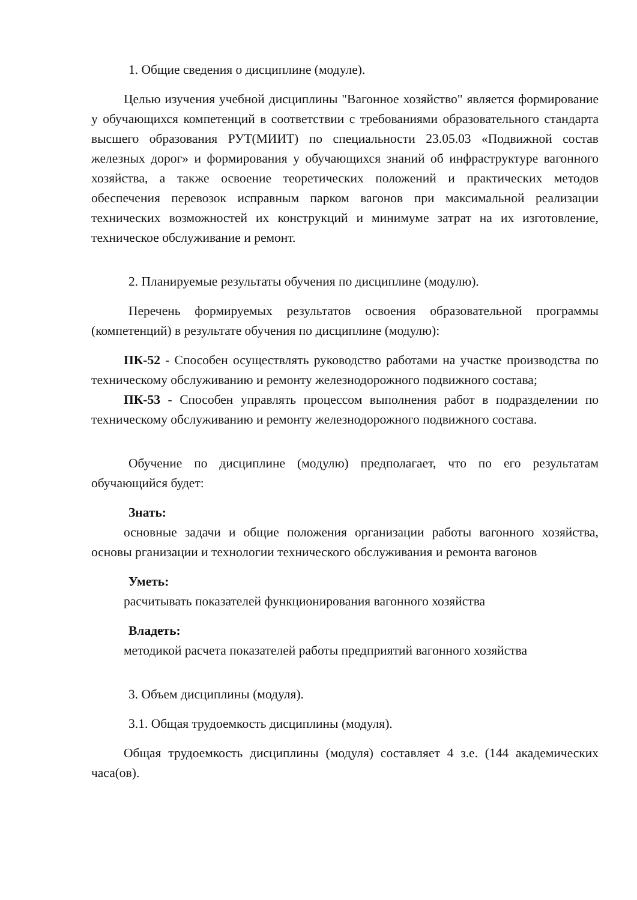1. Общие сведения о дисциплине (модуле).
Целью изучения учебной дисциплины "Вагонное хозяйство" является формирование у обучающихся компетенций в соответствии с требованиями образовательного стандарта высшего образования РУТ(МИИТ) по специальности 23.05.03 «Подвижной состав железных дорог» и формирования у обучающихся знаний об инфраструктуре вагонного хозяйства, а также освоение теоретических положений и практических методов обеспечения перевозок исправным парком вагонов при максимальной реализации технических возможностей их конструкций и минимуме затрат на их изготовление, техническое обслуживание и ремонт.
2. Планируемые результаты обучения по дисциплине (модулю).
Перечень формируемых результатов освоения образовательной программы (компетенций) в результате обучения по дисциплине (модулю):
ПК-52 - Способен осуществлять руководство работами на участке производства по техническому обслуживанию и ремонту железнодорожного подвижного состава;
ПК-53 - Способен управлять процессом выполнения работ в подразделении по техническому обслуживанию и ремонту железнодорожного подвижного состава.
Обучение по дисциплине (модулю) предполагает, что по его результатам обучающийся будет:
Знать:
основные задачи и общие положения организации работы вагонного хозяйства, основы рганизации и технологии технического обслуживания и ремонта вагонов
Уметь:
расчитывать показателей функционирования вагонного хозяйства
Владеть:
методикой расчета показателей работы предприятий вагонного хозяйства
3. Объем дисциплины (модуля).
3.1. Общая трудоемкость дисциплины (модуля).
Общая трудоемкость дисциплины (модуля) составляет 4 з.е. (144 академических часа(ов).